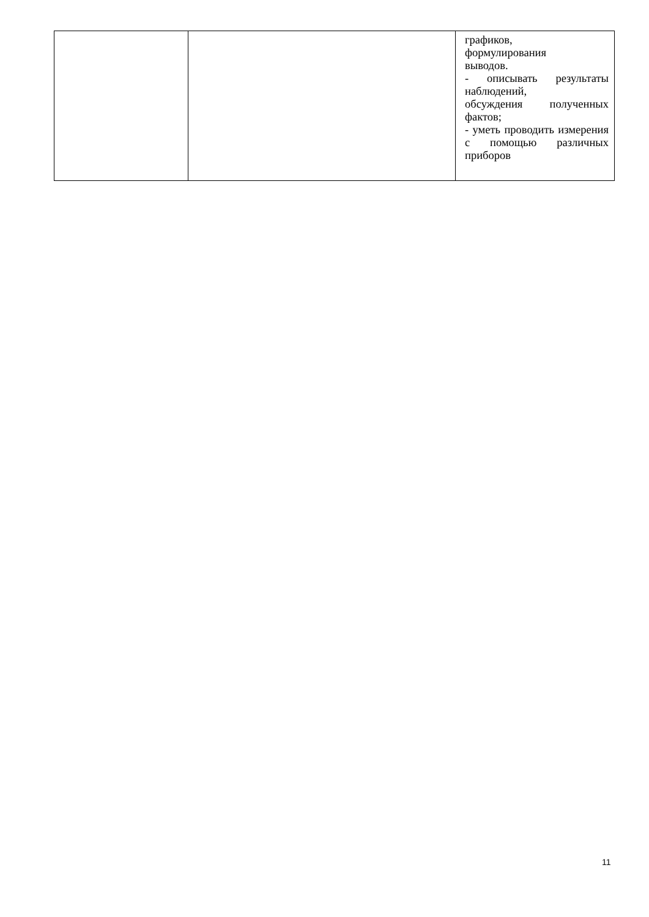| | | графиков, формулирования выводов. - описывать результаты наблюдений, обсуждения полученных фактов; - уметь проводить измерения с помощью различных приборов |
11